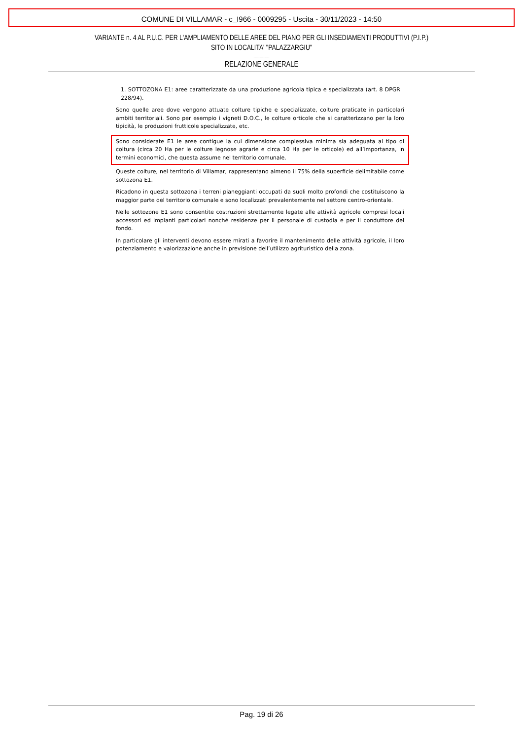COMUNE DI VILLAMAR - c_I966 - 0009295 - Uscita - 30/11/2023 - 14:50
VARIANTE n. 4 AL P.U.C. PER L'AMPLIAMENTO DELLE AREE DEL PIANO PER GLI INSEDIAMENTI PRODUTTIVI (P.I.P.)
SITO IN LOCALITA' "PALAZZARGIU"
-------------
RELAZIONE GENERALE
1. SOTTOZONA E1: aree caratterizzate da una produzione agricola tipica e specializzata (art. 8 DPGR 228/94).
Sono quelle aree dove vengono attuate colture tipiche e specializzate, colture praticate in particolari ambiti territoriali. Sono per esempio i vigneti D.O.C., le colture orticole che si caratterizzano per la loro tipicità, le produzioni frutticole specializzate, etc.
Sono considerate E1 le aree contigue la cui dimensione complessiva minima sia adeguata al tipo di coltura (circa 20 Ha per le colture legnose agrarie e circa 10 Ha per le orticole) ed all’importanza, in termini economici, che questa assume nel territorio comunale.
Queste colture, nel territorio di Villamar, rappresentano almeno il 75% della superficie delimitabile come sottozona E1.
Ricadono in questa sottozona i terreni pianeggianti occupati da suoli molto profondi che costituiscono la maggior parte del territorio comunale e sono localizzati prevalentemente nel settore centro-orientale.
Nelle sottozone E1 sono consentite costruzioni strettamente legate alle attività agricole compresi locali accessori ed impianti particolari nonché residenze per il personale di custodia e per il conduttore del fondo.
In particolare gli interventi devono essere mirati a favorire il mantenimento delle attività agricole, il loro potenziamento e valorizzazione anche in previsione dell’utilizzo agrituristico della zona.
Pag. 19 di 26